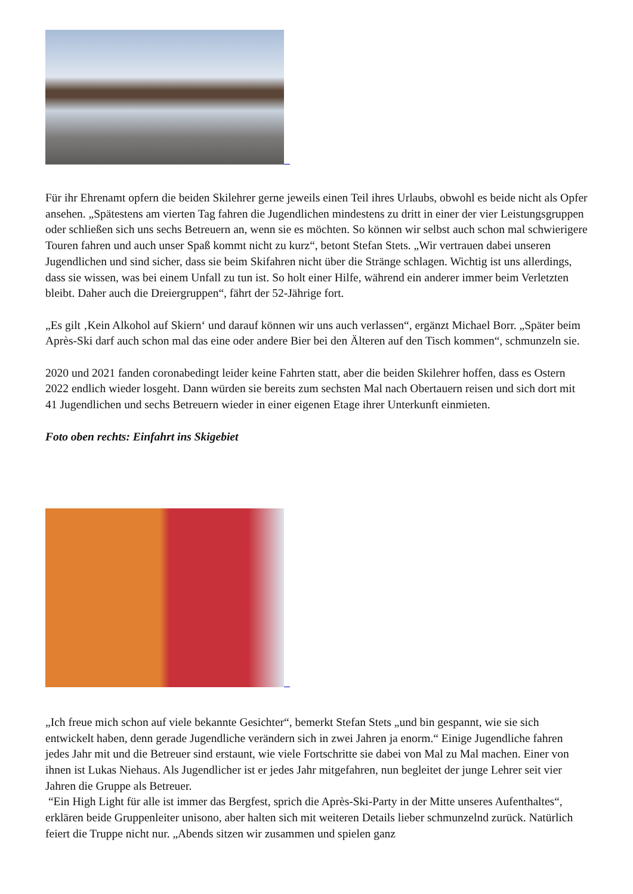Für ihr Ehrenamt opfern die beiden Skilehrer gerne jeweils einen Teil ihres Urlaubs, obwohl es beide nicht als Opfer ansehen. „Spätestens am vierten Tag fahren die Jugendlichen mindestens zu dritt in einer der vier Leistungsgruppen oder schließen sich uns sechs Betreuern an, wenn sie es möchten. So können wir selbst auch schon mal schwierigere Touren fahren und auch unser Spaß kommt nicht zu kurz“, betont Stefan Stets. „Wir vertrauen dabei unseren Jugendlichen und sind sicher, dass sie beim Skifahren nicht über die Stränge schlagen. Wichtig ist uns allerdings, dass sie wissen, was bei einem Unfall zu tun ist. So holt einer Hilfe, während ein anderer immer beim Verletzten bleibt. Daher auch die Dreiergruppen“, fährt der 52-Jährige fort.
„Es gilt ‚Kein Alkohol auf Skiern‘ und darauf können wir uns auch verlassen“, ergänzt Michael Borr. „Später beim Après-Ski darf auch schon mal das eine oder andere Bier bei den Älteren auf den Tisch kommen“, schmunzeln sie.
2020 und 2021 fanden coronabedingt leider keine Fahrten statt, aber die beiden Skilehrer hoffen, dass es Ostern 2022 endlich wieder losgeht. Dann würden sie bereits zum sechsten Mal nach Obertauern reisen und sich dort mit 41 Jugendlichen und sechs Betreuern wieder in einer eigenen Etage ihrer Unterkunft einmieten.
Foto oben rechts: Einfahrt ins Skigebiet
„Ich freue mich schon auf viele bekannte Gesichter“, bemerkt Stefan Stets „und bin gespannt, wie sie sich entwickelt haben, denn gerade Jugendliche verändern sich in zwei Jahren ja enorm.“ Einige Jugendliche fahren jedes Jahr mit und die Betreuer sind erstaunt, wie viele Fortschritte sie dabei von Mal zu Mal machen. Einer von ihnen ist Lukas Niehaus. Als Jugendlicher ist er jedes Jahr mitgefahren, nun begleitet der junge Lehrer seit vier Jahren die Gruppe als Betreuer.
“Ein High Light für alle ist immer das Bergfest, sprich die Après-Ski-Party in der Mitte unseres Aufenthaltes“, erklären beide Gruppenleiter unisono, aber halten sich mit weiteren Details lieber schmunzelnd zurück. Natürlich feiert die Truppe nicht nur. „Abends sitzen wir zusammen und spielen ganz